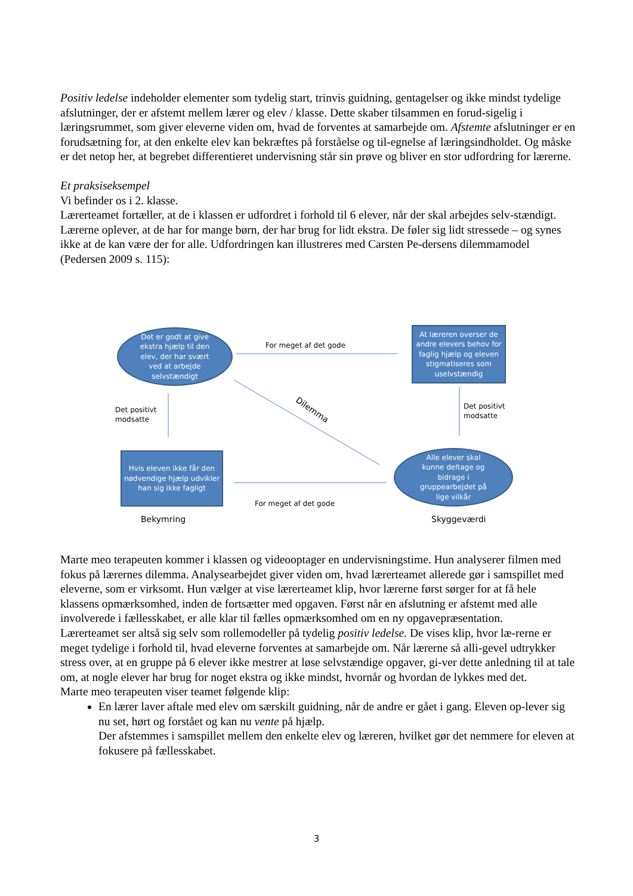Positiv ledelse indeholder elementer som tydelig start, trinvis guidning, gentagelser og ikke mindst tydelige afslutninger, der er afstemt mellem lærer og elev / klasse. Dette skaber tilsammen en forud-sigelig i læringsrummet, som giver eleverne viden om, hvad de forventes at samarbejde om. Afstemte afslutninger er en forudsætning for, at den enkelte elev kan bekræftes på forståelse og til-egnelse af læringsindholdet. Og måske er det netop her, at begrebet differentieret undervisning står sin prøve og bliver en stor udfordring for lærerne.
Et praksiseksempel
Vi befinder os i 2. klasse.
Lærerteamet fortæller, at de i klassen er udfordret i forhold til 6 elever, når der skal arbejdes selv-stændigt. Lærerne oplever, at de har for mange børn, der har brug for lidt ekstra. De føler sig lidt stressede – og synes ikke at de kan være der for alle. Udfordringen kan illustreres med Carsten Pe-dersens dilemmamodel (Pedersen 2009 s. 115):
Det er godt at give
ekstra hjælp til den
elev, der har svært
ved at arbejde
selvstændigt
For meget af det gode
At læreren overser de andre elevers behov for faglig hjælp og eleven stigmatiseres som uselvstændig
Det positivt
modsatte
Dilemma
Det positivt
modsatte
Hvis eleven ikke får den nødvendige hjælp udvikler han sig ikke fagligt
Alle elever skal
kunne deltage og
bidrage i
gruppearbejdet på
lige vilkår
For meget af det gode
Bekymring Skyggeværdi
Marte meo terapeuten kommer i klassen og videooptager en undervisningstime. Hun analyserer filmen med fokus på lærernes dilemma. Analysearbejdet giver viden om, hvad lærerteamet allerede gør i samspillet med eleverne, som er virksomt. Hun vælger at vise lærerteamet klip, hvor lærerne først sørger for at få hele klassens opmærksomhed, inden de fortsætter med opgaven. Først når en afslutning er afstemt med alle involverede i fællesskabet, er alle klar til fælles opmærksomhed om en ny opgavepræsentation.
Lærerteamet ser altså sig selv som rollemodeller på tydelig positiv ledelse. De vises klip, hvor læ-rerne er meget tydelige i forhold til, hvad eleverne forventes at samarbejde om. Når lærerne så alli-gevel udtrykker stress over, at en gruppe på 6 elever ikke mestrer at løse selvstændige opgaver, gi-ver dette anledning til at tale om, at nogle elever har brug for noget ekstra og ikke mindst, hvornår og hvordan de lykkes med det.
Marte meo terapeuten viser teamet følgende klip:
En lærer laver aftale med elev om særskilt guidning, når de andre er gået i gang. Eleven op-lever sig nu set, hørt og forstået og kan nu vente på hjælp.
Der afstemmes i samspillet mellem den enkelte elev og læreren, hvilket gør det nemmere for eleven at fokusere på fællesskabet.
3